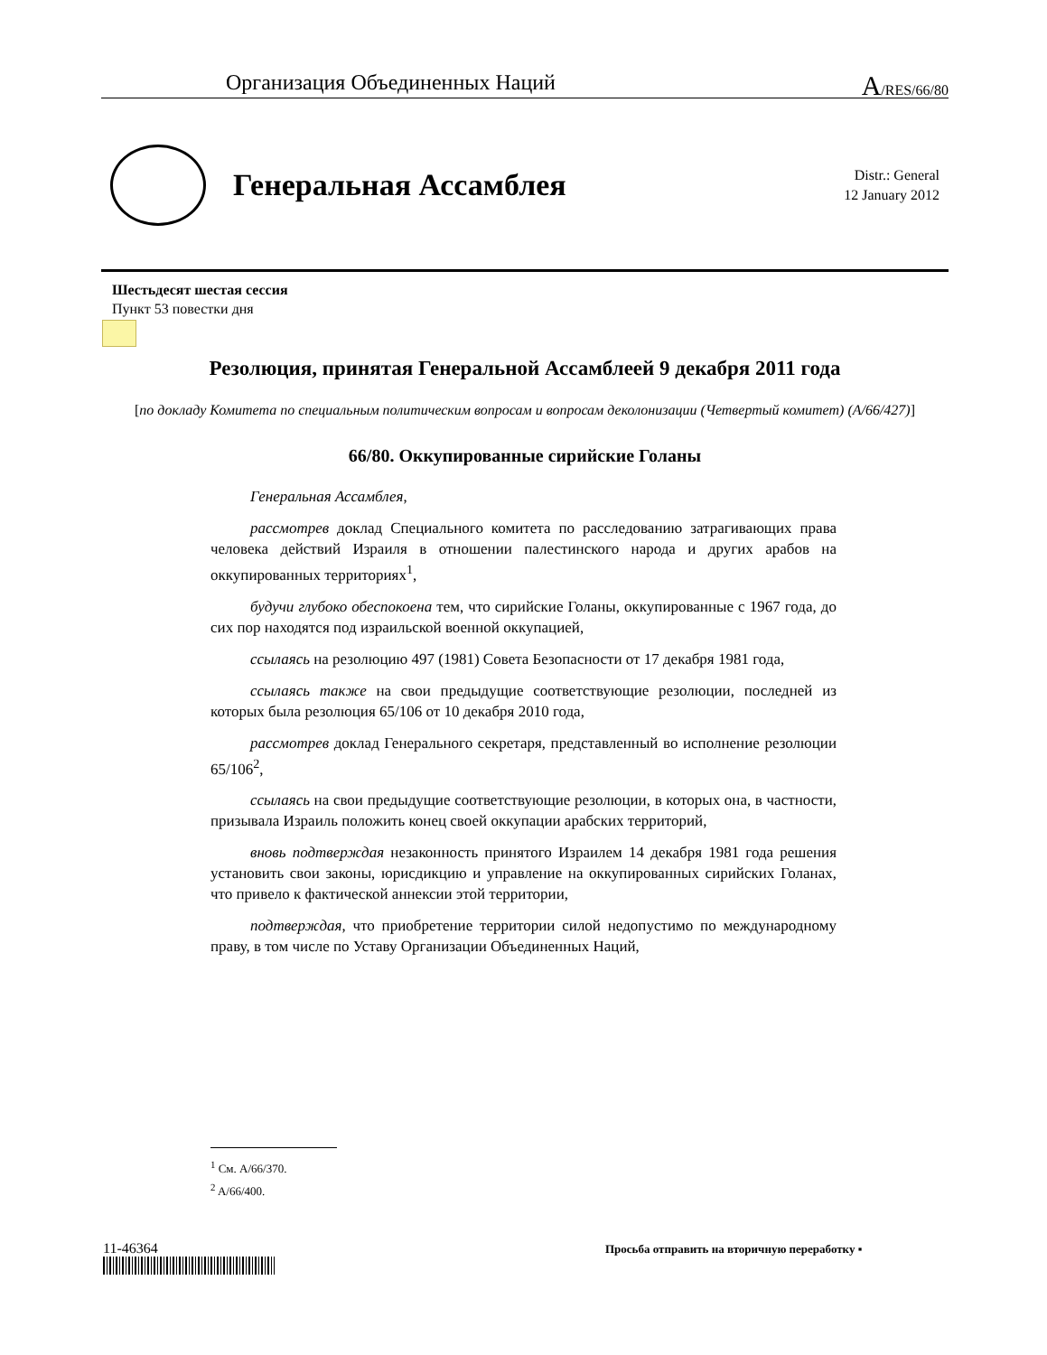Организация Объединенных Наций A/RES/66/80
Генеральная Ассамблея
Distr.: General
12 January 2012
Шестьдесят шестая сессия
Пункт 53 повестки дня
Резолюция, принятая Генеральной Ассамблеей 9 декабря 2011 года
[по докладу Комитета по специальным политическим вопросам и вопросам деколонизации (Четвертый комитет) (A/66/427)]
66/80. Оккупированные сирийские Голаны
Генеральная Ассамблея,
рассмотрев доклад Специального комитета по расследованию затрагивающих права человека действий Израиля в отношении палестинского народа и других арабов на оккупированных территориях<sup>1</sup>,
будучи глубоко обеспокоена тем, что сирийские Голаны, оккупированные с 1967 года, до сих пор находятся под израильской военной оккупацией,
ссылаясь на резолюцию 497 (1981) Совета Безопасности от 17 декабря 1981 года,
ссылаясь также на свои предыдущие соответствующие резолюции, последней из которых была резолюция 65/106 от 10 декабря 2010 года,
рассмотрев доклад Генерального секретаря, представленный во исполнение резолюции 65/106<sup>2</sup>,
ссылаясь на свои предыдущие соответствующие резолюции, в которых она, в частности, призывала Израиль положить конец своей оккупации арабских территорий,
вновь подтверждая незаконность принятого Израилем 14 декабря 1981 года решения установить свои законы, юрисдикцию и управление на оккупированных сирийских Голанах, что привело к фактической аннексии этой территории,
подтверждая, что приобретение территории силой недопустимо по международному праву, в том числе по Уставу Организации Объединенных Наций,
<sup>1</sup> См. A/66/370.
<sup>2</sup> A/66/400.
11-46364
Просьба отправить на вторичную переработку ▪